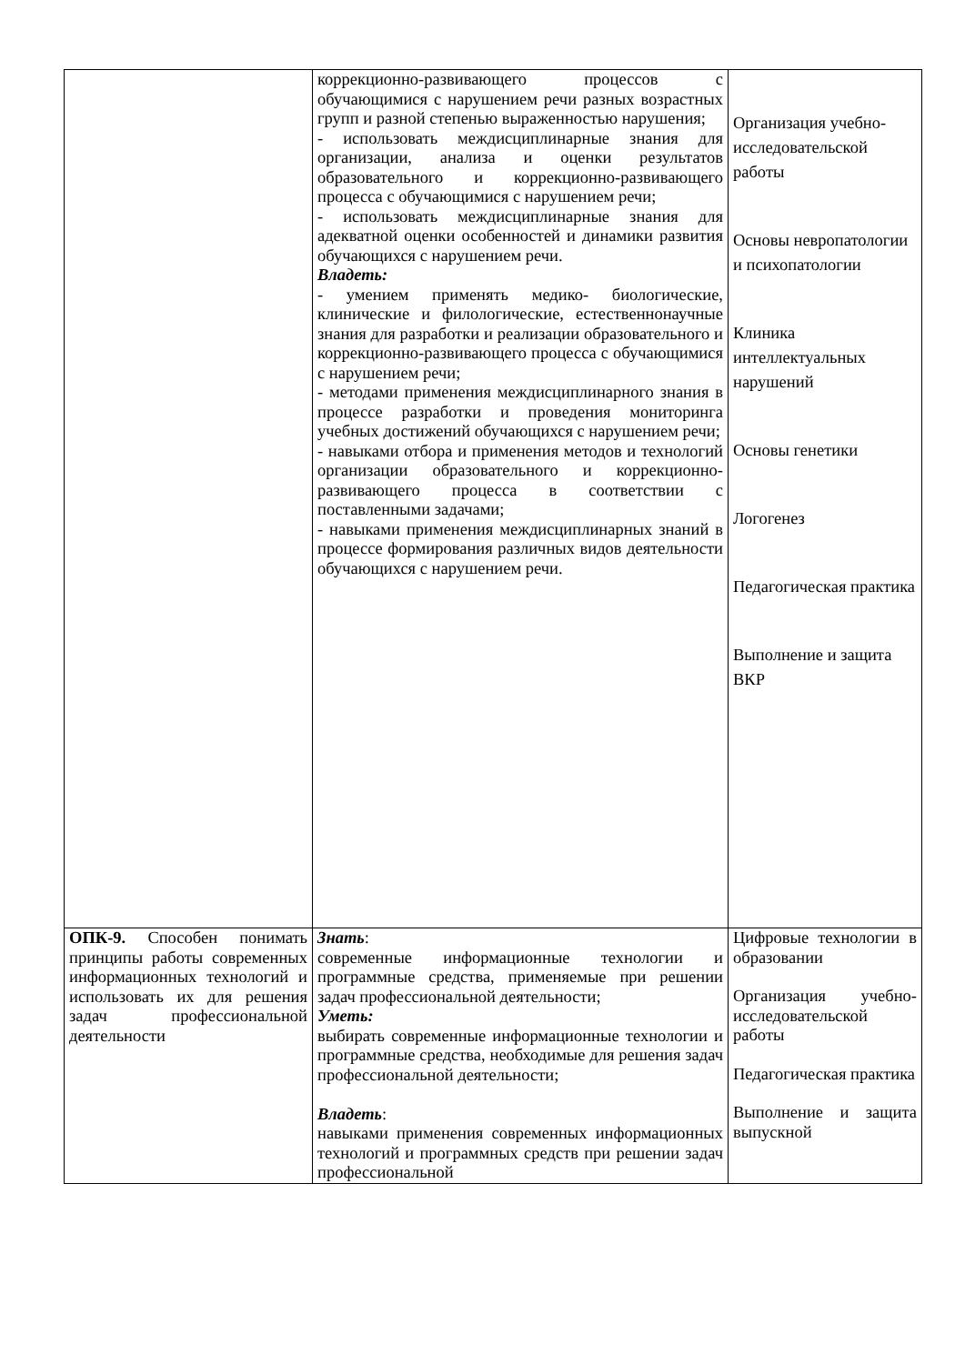| | коррекционно-развивающего процессов с обучающимися с нарушением речи разных возрастных групп и разной степенью выраженностью нарушения; - использовать междисциплинарные знания для организации, анализа и оценки результатов образовательного и коррекционно-развивающего процесса с обучающимися с нарушением речи; - использовать междисциплинарные знания для адекватной оценки особенностей и динамики развития обучающихся с нарушением речи. Владеть: - умением применять медико- биологические, клинические и филологические, естественнонаучные знания для разработки и реализации образовательного и коррекционно-развивающего процесса с обучающимися с нарушением речи; - методами применения междисциплинарного знания в процессе разработки и проведения мониторинга учебных достижений обучающихся с нарушением речи; - навыками отбора и применения методов и технологий организации образовательного и коррекционно-развивающего процесса в соответствии с поставленными задачами; - навыками применения междисциплинарных знаний в процессе формирования различных видов деятельности обучающихся с нарушением речи. | Организация учебно-исследовательской работы Основы невропатологии и психопатологии Клиника интеллектуальных нарушений Основы генетики Логогенез Педагогическая практика Выполнение и защита ВКР |
| ОПК-9. Способен понимать принципы работы современных информационных технологий и использовать их для решения задач профессиональной деятельности | Знать : современные информационные технологии и программные средства, применяемые при решении задач профессиональной деятельности; Уметь: выбирать современные информационные технологии и программные средства, необходимые для решения задач профессиональной деятельности; Владеть : навыками применения современных информационных технологий и программных средств при решении задач профессиональной | Цифровые технологии в образовании Организация учебно-исследовательской работы Педагогическая практика Выполнение и защита выпускной |